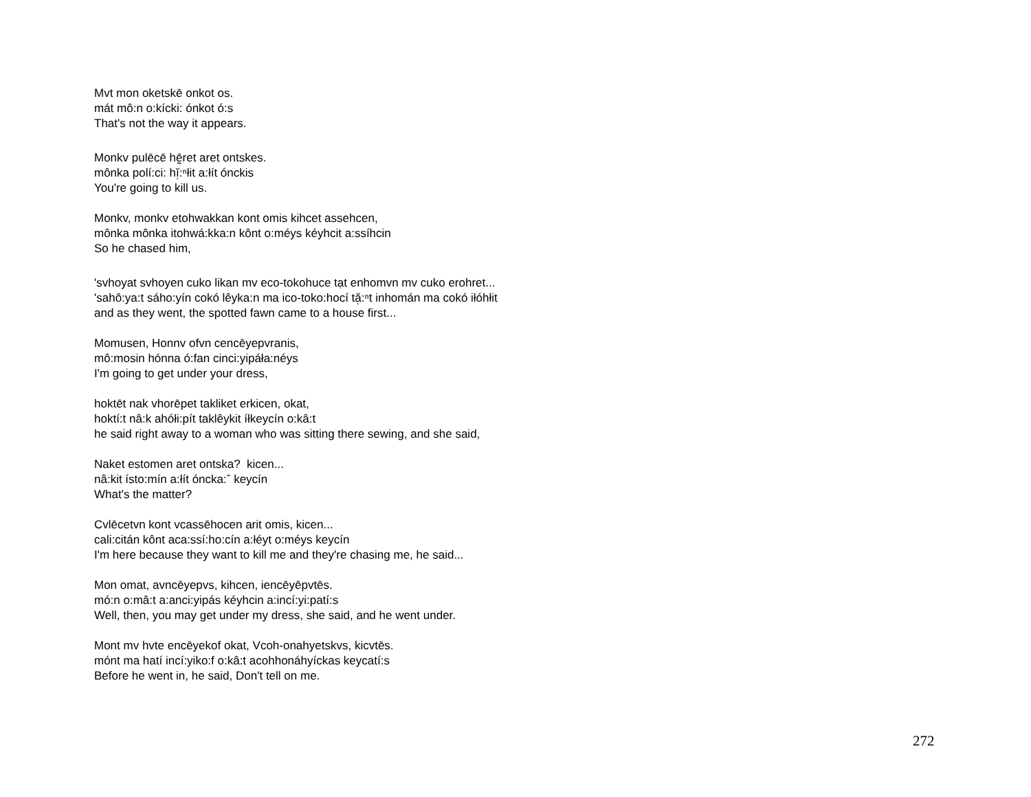Mvt mon oketskē onkot os.
mát mô:n o:kícki: ónkot ó:s
That's not the way it appears.
Monkv pulēcē hḛ̄ret aret ontskes.
mônka polí:ci: hĭ̜:ⁿłit a:łít ónckis
You're going to kill us.
Monkv, monkv etohwakkan kont omis kihcet assehcen,
mônka mônka itohwá:kka:n kônt o:méys kéyhcit a:ssíhcin
So he chased him,
'svhoyat svhoyen cuko likan mv eco-tokohuce tạt enhomvn mv cuko erohret...
'sahô:ya:t sáho:yín cokó lêyka:n ma ico-toko:hocí tă̜:ⁿt inhomán ma cokó iłóhłit
and as they went, the spotted fawn came to a house first...
Momusen, Honnv ofvn cencēyepvranis,
mô:mosin hónna ó:fan cinci:yipáła:néys
I'm going to get under your dress,
hoktēt nak vhorēpet takliket erkicen, okat,
hoktí:t nâ:k ahółi:pít taklêykit íłkeycín o:kâ:t
he said right away to a woman who was sitting there sewing, and she said,
Naket estomen aret ontska? kicen...
nâ:kit ísto:mín a:łít óncka:ˇ keycín
What's the matter?
Cvlēcetvn kont vcassēhocen arit omis, kicen...
cali:citán kônt aca:ssí:ho:cín a:łéyt o:méys keycín
I'm here because they want to kill me and they're chasing me, he said...
Mon omat, avncēyepvs, kihcen, iencēyēpvtēs.
mó:n o:mâ:t a:anci:yipás kéyhcin a:incí:yi:patí:s
Well, then, you may get under my dress, she said, and he went under.
Mont mv hvte encēyekof okat, Vcoh-onahyetskvs, kicvtēs.
mónt ma hatí incí:yiko:f o:kâ:t acohhonáhyíckas keycatí:s
Before he went in, he said, Don't tell on me.
272